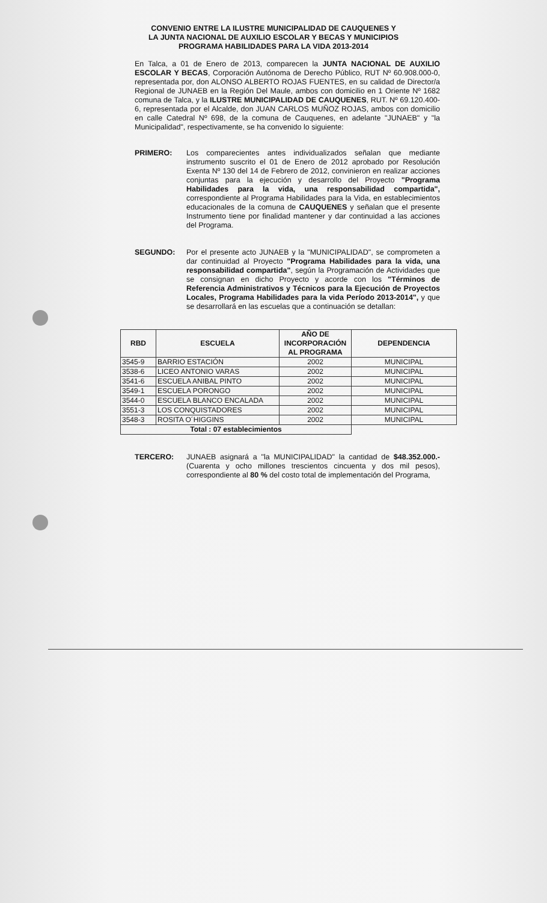CONVENIO ENTRE LA ILUSTRE MUNICIPALIDAD DE CAUQUENES Y
LA JUNTA NACIONAL DE AUXILIO ESCOLAR Y BECAS Y MUNICIPIOS
PROGRAMA HABILIDADES PARA LA VIDA 2013-2014
En Talca, a 01 de Enero de 2013, comparecen la JUNTA NACIONAL DE AUXILIO ESCOLAR Y BECAS, Corporación Autónoma de Derecho Público, RUT Nº 60.908.000-0, representada por, don ALONSO ALBERTO ROJAS FUENTES, en su calidad de Director/a Regional de JUNAEB en la Región Del Maule, ambos con domicilio en 1 Oriente Nº 1682 comuna de Talca, y la ILUSTRE MUNICIPALIDAD DE CAUQUENES, RUT. Nº 69.120.400-6, representada por el Alcalde, don JUAN CARLOS MUÑOZ ROJAS, ambos con domicilio en calle Catedral Nº 698, de la comuna de Cauquenes, en adelante "JUNAEB" y "la Municipalidad", respectivamente, se ha convenido lo siguiente:
PRIMERO: Los comparecientes antes individualizados señalan que mediante instrumento suscrito el 01 de Enero de 2012 aprobado por Resolución Exenta Nº 130 del 14 de Febrero de 2012, convinieron en realizar acciones conjuntas para la ejecución y desarrollo del Proyecto "Programa Habilidades para la vida, una responsabilidad compartida", correspondiente al Programa Habilidades para la Vida, en establecimientos educacionales de la comuna de CAUQUENES y señalan que el presente Instrumento tiene por finalidad mantener y dar continuidad a las acciones del Programa.
SEGUNDO: Por el presente acto JUNAEB y la "MUNICIPALIDAD", se comprometen a dar continuidad al Proyecto "Programa Habilidades para la vida, una responsabilidad compartida", según la Programación de Actividades que se consignan en dicho Proyecto y acorde con los "Términos de Referencia Administrativos y Técnicos para la Ejecución de Proyectos Locales, Programa Habilidades para la vida Período 2013-2014", y que se desarrollará en las escuelas que a continuación se detallan:
| RBD | ESCUELA | AÑO DE INCORPORACIÓN AL PROGRAMA | DEPENDENCIA |
| --- | --- | --- | --- |
| 3545-9 | BARRIO ESTACIÓN | 2002 | MUNICIPAL |
| 3538-6 | LICEO ANTONIO VARAS | 2002 | MUNICIPAL |
| 3541-6 | ESCUELA ANIBAL PINTO | 2002 | MUNICIPAL |
| 3549-1 | ESCUELA PORONGO | 2002 | MUNICIPAL |
| 3544-0 | ESCUELA BLANCO ENCALADA | 2002 | MUNICIPAL |
| 3551-3 | LOS CONQUISTADORES | 2002 | MUNICIPAL |
| 3548-3 | ROSITA O´HIGGINS | 2002 | MUNICIPAL |
| Total : 07 establecimientos | | | |
TERCERO: JUNAEB asignará a "la MUNICIPALIDAD" la cantidad de $48.352.000.- (Cuarenta y ocho millones trescientos cincuenta y dos mil pesos), correspondiente al 80 % del costo total de implementación del Programa,